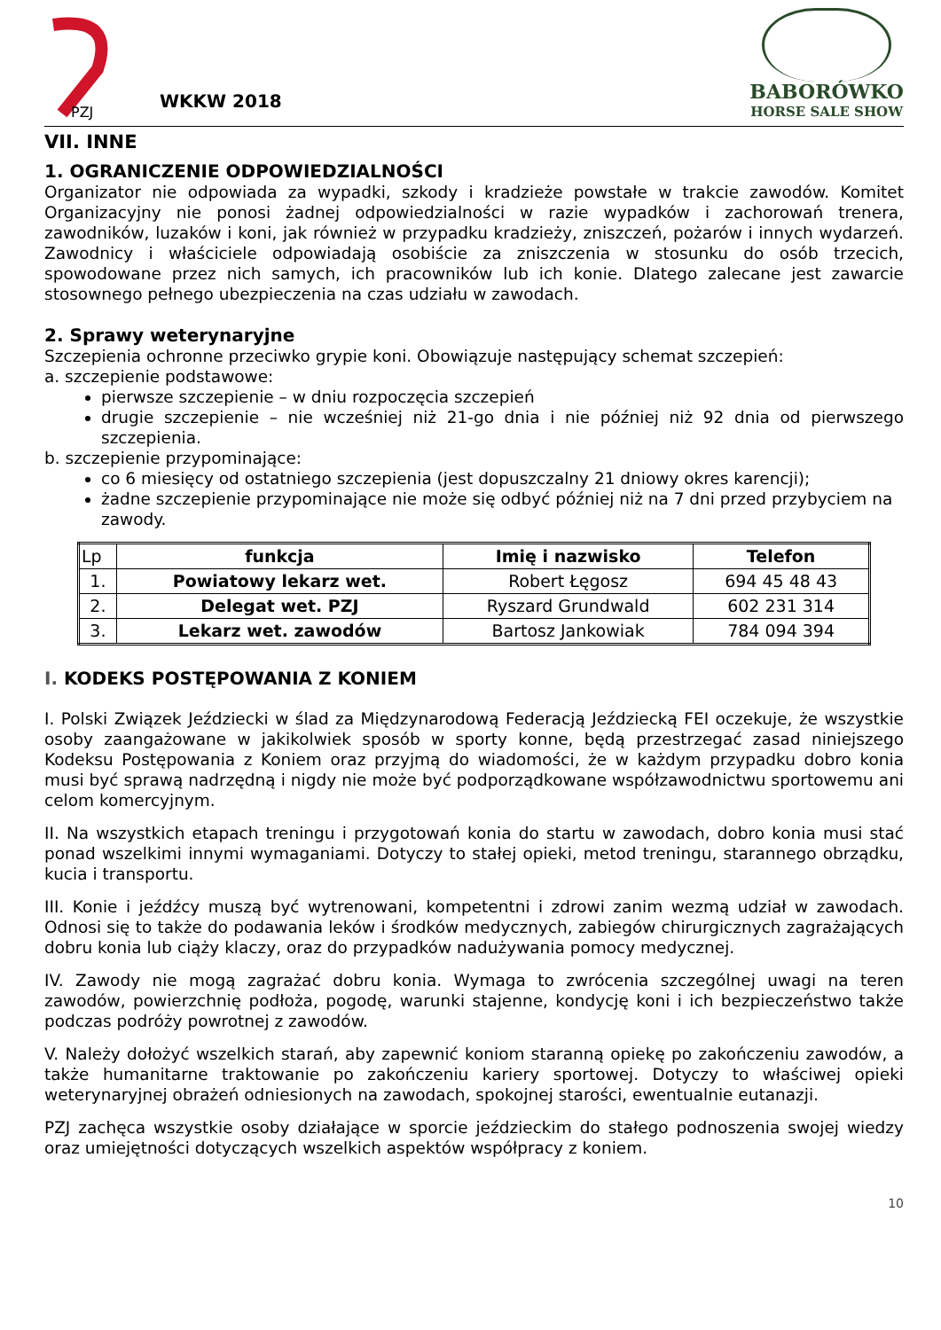PZJ
WKKW 2018
BABORÓWKO
HORSE SALE SHOW
VII. INNE
1. OGRANICZENIE ODPOWIEDZIALNOŚCI
Organizator nie odpowiada za wypadki, szkody i kradzieże powstałe w trakcie zawodów. Komitet Organizacyjny nie ponosi żadnej odpowiedzialności w razie wypadków i zachorowań trenera, zawodników, luzaków i koni, jak również w przypadku kradzieży, zniszczeń, pożarów i innych wydarzeń. Zawodnicy i właściciele odpowiadają osobiście za zniszczenia w stosunku do osób trzecich, spowodowane przez nich samych, ich pracowników lub ich konie. Dlatego zalecane jest zawarcie stosownego pełnego ubezpieczenia na czas udziału w zawodach.
2. Sprawy weterynaryjne
Szczepienia ochronne przeciwko grypie koni. Obowiązuje następujący schemat szczepień:
a. szczepienie podstawowe:
pierwsze szczepienie – w dniu rozpoczęcia szczepień
drugie szczepienie – nie wcześniej niż 21-go dnia i nie później niż 92 dnia od pierwszego szczepienia.
b. szczepienie przypominające:
co 6 miesięcy od ostatniego szczepienia (jest dopuszczalny 21 dniowy okres karencji);
żadne szczepienie przypominające nie może się odbyć później niż na 7 dni przed przybyciem na zawody.
| Lp | funkcja | Imię i nazwisko | Telefon |
| --- | --- | --- | --- |
| 1. | Powiatowy lekarz wet. | Robert Łęgosz | 694 45 48 43 |
| 2. | Delegat wet. PZJ | Ryszard Grundwald | 602 231 314 |
| 3. | Lekarz wet. zawodów | Bartosz Jankowiak | 784 094 394 |
I. KODEKS POSTĘPOWANIA Z KONIEM
I. Polski Związek Jeździecki w ślad za Międzynarodową Federacją Jeździecką FEI oczekuje, że wszystkie osoby zaangażowane w jakikolwiek sposób w sporty konne, będą przestrzegać zasad niniejszego Kodeksu Postępowania z Koniem oraz przyjmą do wiadomości, że w każdym przypadku dobro konia musi być sprawą nadrzędną i nigdy nie może być podporządkowane współzawodnictwu sportowemu ani celom komercyjnym.
II. Na wszystkich etapach treningu i przygotowań konia do startu w zawodach, dobro konia musi stać ponad wszelkimi innymi wymaganiami. Dotyczy to stałej opieki, metod treningu, starannego obrządku, kucia i transportu.
III. Konie i jeźdźcy muszą być wytrenowani, kompetentni i zdrowi zanim wezmą udział w zawodach. Odnosi się to także do podawania leków i środków medycznych, zabiegów chirurgicznych zagrażających dobru konia lub ciąży klaczy, oraz do przypadków nadużywania pomocy medycznej.
IV. Zawody nie mogą zagrażać dobru konia. Wymaga to zwrócenia szczególnej uwagi na teren zawodów, powierzchnię podłoża, pogodę, warunki stajenne, kondycję koni i ich bezpieczeństwo także podczas podróży powrotnej z zawodów.
V. Należy dołożyć wszelkich starań, aby zapewnić koniom staranną opiekę po zakończeniu zawodów, a także humanitarne traktowanie po zakończeniu kariery sportowej. Dotyczy to właściwej opieki weterynaryjnej obrażeń odniesionych na zawodach, spokojnej starości, ewentualnie eutanazji.
PZJ zachęca wszystkie osoby działające w sporcie jeździeckim do stałego podnoszenia swojej wiedzy oraz umiejętności dotyczących wszelkich aspektów współpracy z koniem.
10